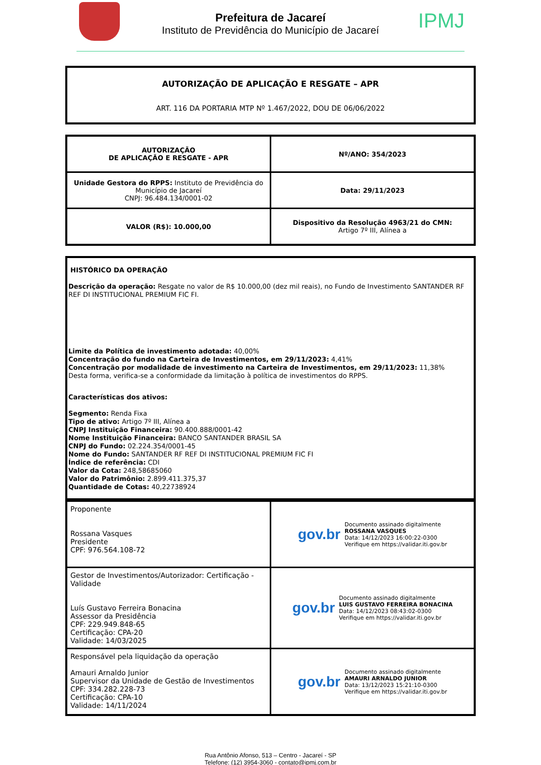Prefeitura de Jacareí
Instituto de Previdência do Município de Jacareí
IPMJ
AUTORIZAÇÃO DE APLICAÇÃO E RESGATE – APR
ART. 116 DA PORTARIA MTP Nº 1.467/2022, DOU DE 06/06/2022
| AUTORIZAÇÃO DE APLICAÇÃO E RESGATE - APR | Nº/ANO: 354/2023 |
| Unidade Gestora do RPPS: Instituto de Previdência do Município de Jacareí CNPJ: 96.484.134/0001-02 | Data: 29/11/2023 |
| VALOR (R$): 10.000,00 | Dispositivo da Resolução 4963/21 do CMN: Artigo 7º III, Alínea a |
HISTÓRICO DA OPERAÇÃO
Descrição da operação: Resgate no valor de R$ 10.000,00 (dez mil reais), no Fundo de Investimento SANTANDER RF REF DI INSTITUCIONAL PREMIUM FIC FI.
Limite da Política de investimento adotada: 40,00%
Concentração do fundo na Carteira de Investimentos, em 29/11/2023: 4,41%
Concentração por modalidade de investimento na Carteira de Investimentos, em 29/11/2023: 11,38%
Desta forma, verifica-se a conformidade da limitação à política de investimentos do RPPS.
Características dos ativos:
Segmento: Renda Fixa
Tipo de ativo: Artigo 7º III, Alínea a
CNPJ Instituição Financeira: 90.400.888/0001-42
Nome Instituição Financeira: BANCO SANTANDER BRASIL SA
CNPJ do Fundo: 02.224.354/0001-45
Nome do Fundo: SANTANDER RF REF DI INSTITUCIONAL PREMIUM FIC FI
Índice de referência: CDI
Valor da Cota: 248,58685060
Valor do Patrimônio: 2.899.411.375,37
Quantidade de Cotas: 40,22738924
| Proponente Rossana Vasques Presidente CPF: 976.564.108-72 | gov.br Documento assinado digitalmente ROSSANA VASQUES Data: 14/12/2023 16:00:22-0300 Verifique em https://validar.iti.gov.br |
| Gestor de Investimentos/Autorizador: Certificação - Validade Luís Gustavo Ferreira Bonacina Assessor da Presidência CPF: 229.949.848-65 Certificação: CPA-20 Validade: 14/03/2025 | gov.br Documento assinado digitalmente LUIS GUSTAVO FERREIRA BONACINA Data: 14/12/2023 08:43:02-0300 Verifique em https://validar.iti.gov.br |
| Responsável pela liquidação da operação Amauri Arnaldo Junior Supervisor da Unidade de Gestão de Investimentos CPF: 334.282.228-73 Certificação: CPA-10 Validade: 14/11/2024 | gov.br Documento assinado digitalmente AMAURI ARNALDO JUNIOR Data: 13/12/2023 15:21:10-0300 Verifique em https://validar.iti.gov.br |
Rua Antônio Afonso, 513 – Centro - Jacareí - SP
Telefone: (12) 3954-3060 - contato@ipmj.com.br